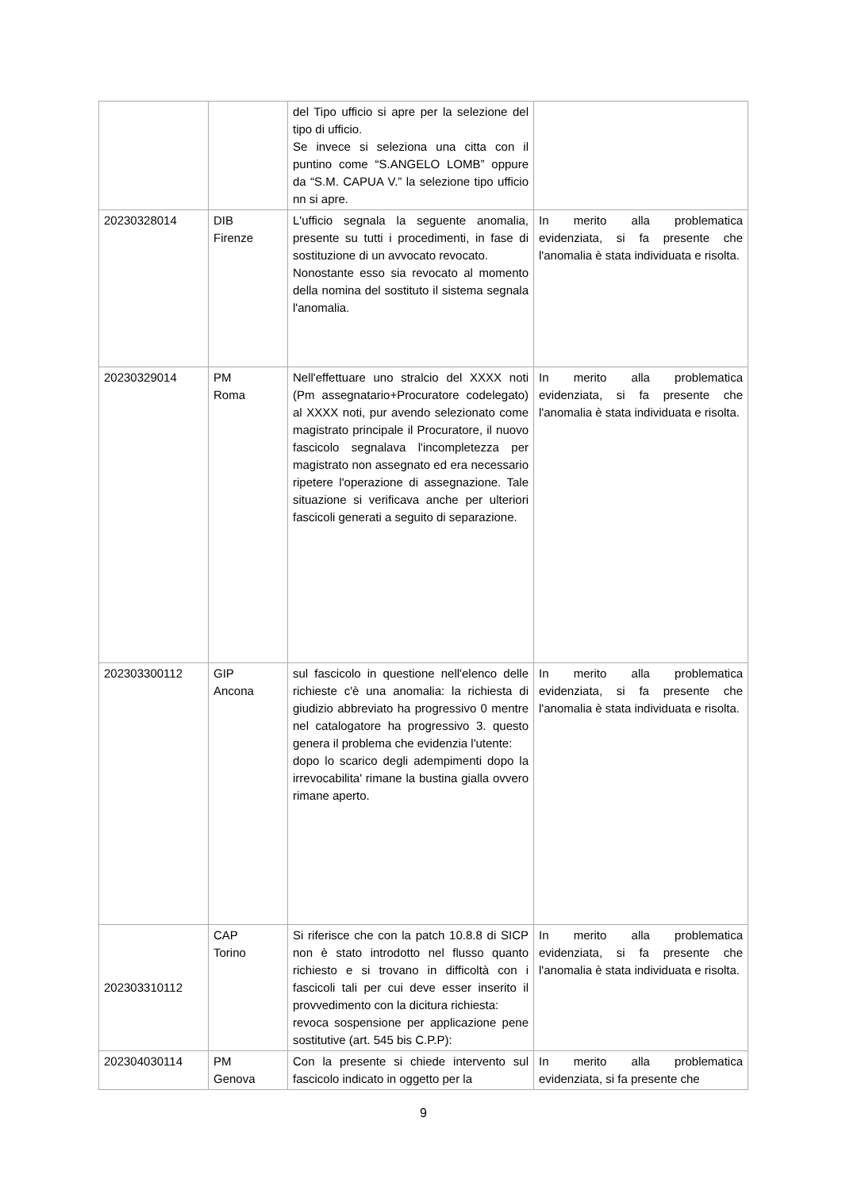| | | del Tipo ufficio si apre per la selezione del tipo di ufficio. Se invece si seleziona una citta con il puntino come “S.ANGELO LOMB” oppure da “S.M. CAPUA V.” la selezione tipo ufficio nn si apre. | |
| 20230328014 | DIB Firenze | L'ufficio segnala la seguente anomalia, presente su tutti i procedimenti, in fase di sostituzione di un avvocato revocato. Nonostante esso sia revocato al momento della nomina del sostituto il sistema segnala l'anomalia. | In merito alla problematica evidenziata, si fa presente che l'anomalia è stata individuata e risolta. |
| 20230329014 | PM Roma | Nell'effettuare uno stralcio del XXXX noti (Pm assegnatario+Procuratore codelegato) al XXXX noti, pur avendo selezionato come magistrato principale il Procuratore, il nuovo fascicolo segnalava l'incompletezza per magistrato non assegnato ed era necessario ripetere l'operazione di assegnazione. Tale situazione si verificava anche per ulteriori fascicoli generati a seguito di separazione. | In merito alla problematica evidenziata, si fa presente che l'anomalia è stata individuata e risolta. |
| 202303300112 | GIP Ancona | sul fascicolo in questione nell'elenco delle richieste c'è una anomalia: la richiesta di giudizio abbreviato ha progressivo 0 mentre nel catalogatore ha progressivo 3. questo genera il problema che evidenzia l'utente: dopo lo scarico degli adempimenti dopo la irrevocabilita' rimane la bustina gialla ovvero rimane aperto. | In merito alla problematica evidenziata, si fa presente che l'anomalia è stata individuata e risolta. |
| 202303310112 | CAP Torino | Si riferisce che con la patch 10.8.8 di SICP non è stato introdotto nel flusso quanto richiesto e si trovano in difficoltà con i fascicoli tali per cui deve esser inserito il provvedimento con la dicitura richiesta: revoca sospensione per applicazione pene sostitutive (art. 545 bis C.P.P): | In merito alla problematica evidenziata, si fa presente che l'anomalia è stata individuata e risolta. |
| 202304030114 | PM Genova | Con la presente si chiede intervento sul fascicolo indicato in oggetto per la | In merito alla problematica evidenziata, si fa presente che |
9